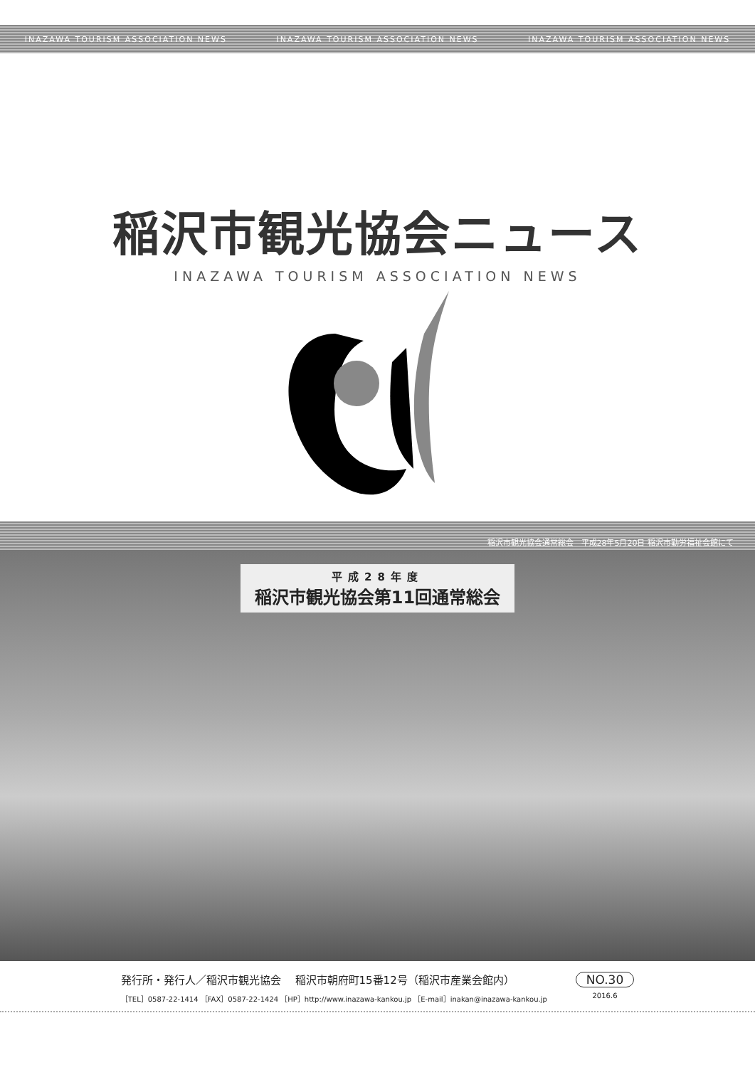INAZAWA TOURISM ASSOCIATION NEWS INAZAWA TOURISM ASSOCIATION NEWS INAZAWA TOURISM ASSOCIATION NEWS
稲沢市観光協会ニュース
INAZAWA TOURISM ASSOCIATION NEWS
稲沢市観光協会通常総会　平成28年5月20日 稲沢市勤労福祉会館にて
平成28年度
稲沢市観光協会第11回通常総会
発行所・発行人／稲沢市観光協会　 稲沢市朝府町15番12号（稲沢市産業会館内）
［TEL］0587-22-1414 ［FAX］0587-22-1424 ［HP］http://www.inazawa-kankou.jp ［E-mail］inakan@inazawa-kankou.jp
NO.30
2016.6